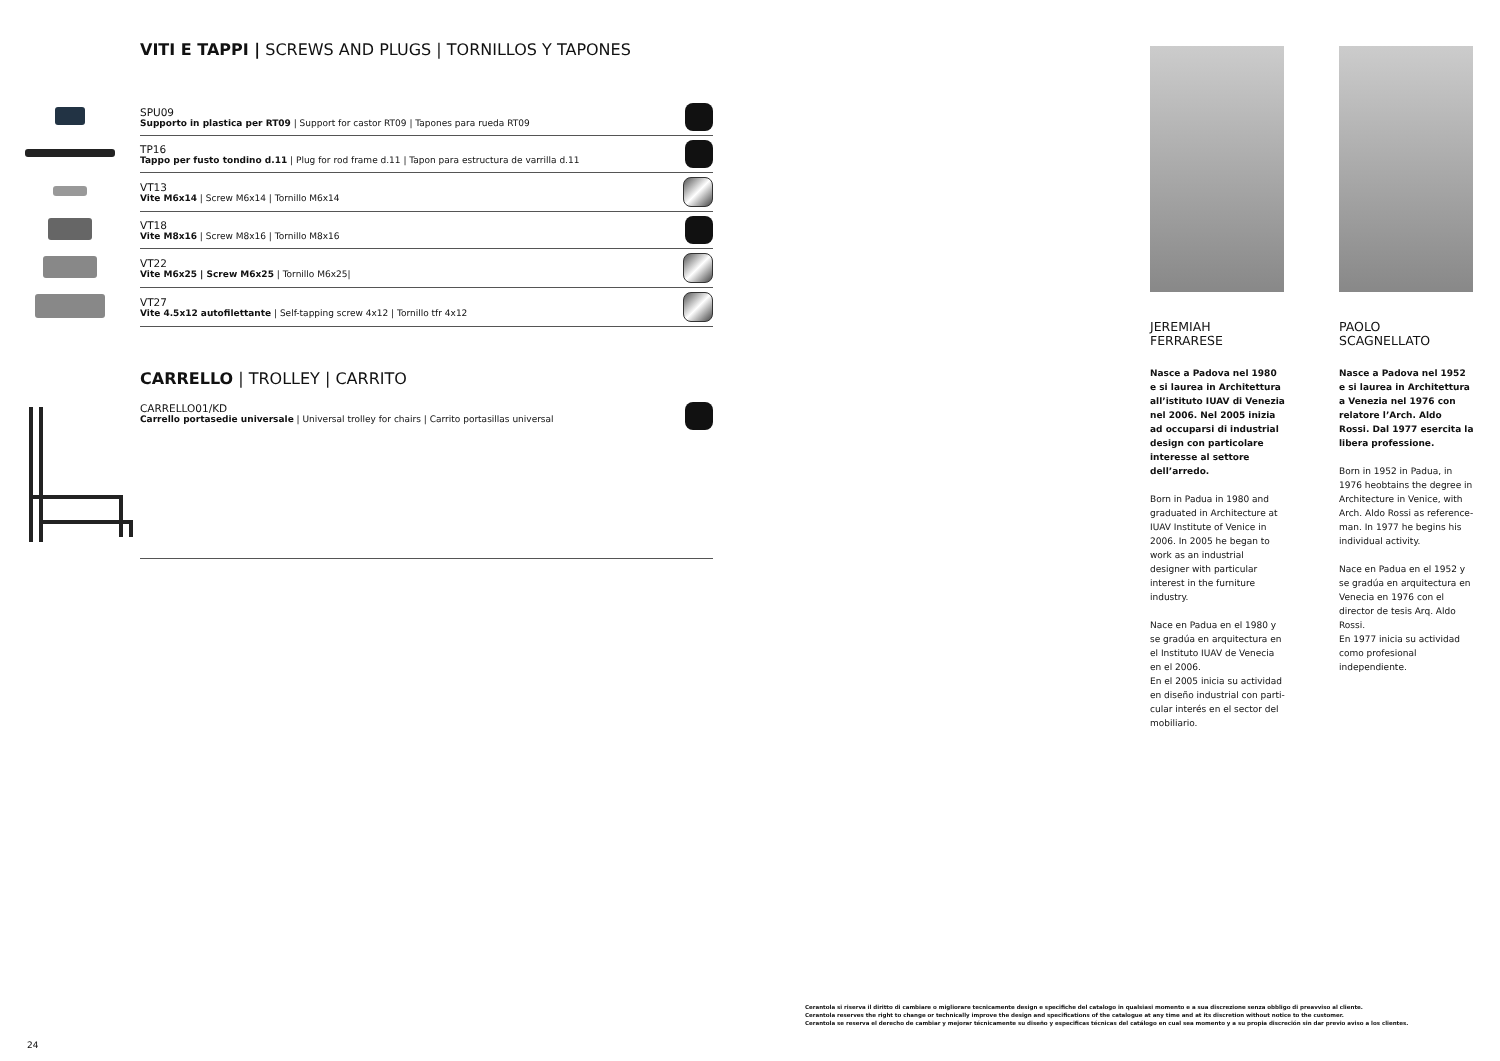VITI E TAPPI | SCREWS AND PLUGS | TORNILLOS Y TAPONES
| | SPU09 Supporto in plastica per RT09 / Support for castor RT09 / Tapones para rueda RT09 | |
| | TP16 Tappo per fusto tondino d.11 / Plug for rod frame d.11 / Tapon para estructura de varrilla d.11 | |
| | VT13 Vite M6x14 / Screw M6x14 / Tornillo M6x14 | |
| | VT18 Vite M8x16 / Screw M8x16 / Tornillo M8x16 | |
| | VT22 Vite M6x25 / Screw M6x25 / Tornillo M6x25/ | |
| | VT27 Vite 4.5x12 autofilettante / Self-tapping screw 4x12 / Tornillo tfr 4x12 | |
CARRELLO | TROLLEY | CARRITO
| | CARRELLO01/KD Carrello portasedie universale / Universal trolley for chairs / Carrito portasillas universal | |
JEREMIAH FERRARESE
Nasce a Padova nel 1980 e si laurea in Architettura all’istituto IUAV di Venezia nel 2006. Nel 2005 inizia ad occuparsi di industrial design con particolare interesse al settore dell’arredo.
Born in Padua in 1980 and graduated in Architecture at IUAV Institute of Venice in 2006. In 2005 he began to work as an industrial designer with particular interest in the furniture industry.
Nace en Padua en el 1980 y se gradúa en arquitectura en el Instituto IUAV de Venecia en el 2006.
En el 2005 inicia su actividad en diseño industrial con parti-cular interés en el sector del mobiliario.
PAOLO SCAGNELLATO
Nasce a Padova nel 1952 e si laurea in Architettura a Venezia nel 1976 con relatore l’Arch. Aldo Rossi. Dal 1977 esercita la libera professione.
Born in 1952 in Padua, in 1976 heobtains the degree in Architecture in Venice, with Arch. Aldo Rossi as reference-man. In 1977 he begins his individual activity.
Nace en Padua en el 1952 y se gradúa en arquitectura en Venecia en 1976 con el director de tesis Arq. Aldo Rossi.
En 1977 inicia su actividad como profesional independiente.
Cerantola si riserva il diritto di cambiare o migliorare tecnicamente design e specifiche del catalogo in qualsiasi momento e a sua discrezione senza obbligo di preavviso al cliente.
Cerantola reserves the right to change or technically improve the design and specifications of the catalogue at any time and at its discretion without notice to the customer.
Cerantola se reserva el derecho de cambiar y mejorar técnicamente su diseño y especificas técnicas del catálogo en cual sea momento y a su propia discreción sin dar previo aviso a los clientes.
24